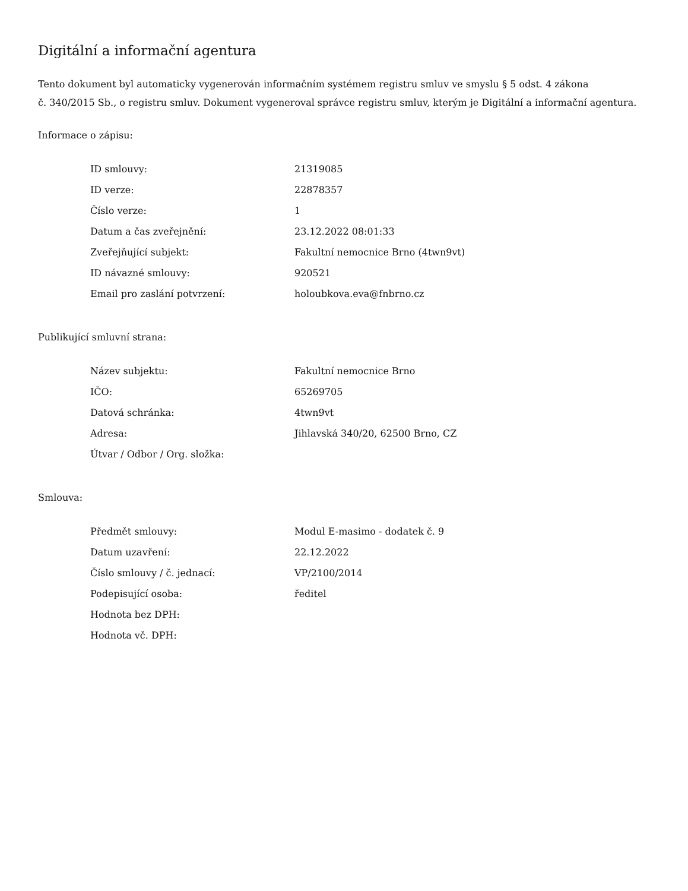Digitální a informační agentura
Tento dokument byl automaticky vygenerován informačním systémem registru smluv ve smyslu § 5 odst. 4 zákona
č. 340/2015 Sb., o registru smluv. Dokument vygeneroval správce registru smluv, kterým je Digitální a informační agentura.
Informace o zápisu:
| ID smlouvy: | 21319085 |
| ID verze: | 22878357 |
| Číslo verze: | 1 |
| Datum a čas zveřejnění: | 23.12.2022 08:01:33 |
| Zveřejňující subjekt: | Fakultní nemocnice Brno (4twn9vt) |
| ID návazné smlouvy: | 920521 |
| Email pro zaslání potvrzení: | holoubkova.eva@fnbrno.cz |
Publikující smluvní strana:
| Název subjektu: | Fakultní nemocnice Brno |
| IČO: | 65269705 |
| Datová schránka: | 4twn9vt |
| Adresa: | Jihlavská 340/20, 62500 Brno, CZ |
| Útvar / Odbor / Org. složka: | |
Smlouva:
| Předmět smlouvy: | Modul E-masimo - dodatek č. 9 |
| Datum uzavření: | 22.12.2022 |
| Číslo smlouvy / č. jednací: | VP/2100/2014 |
| Podepisující osoba: | ředitel |
| Hodnota bez DPH: | |
| Hodnota vč. DPH: | |